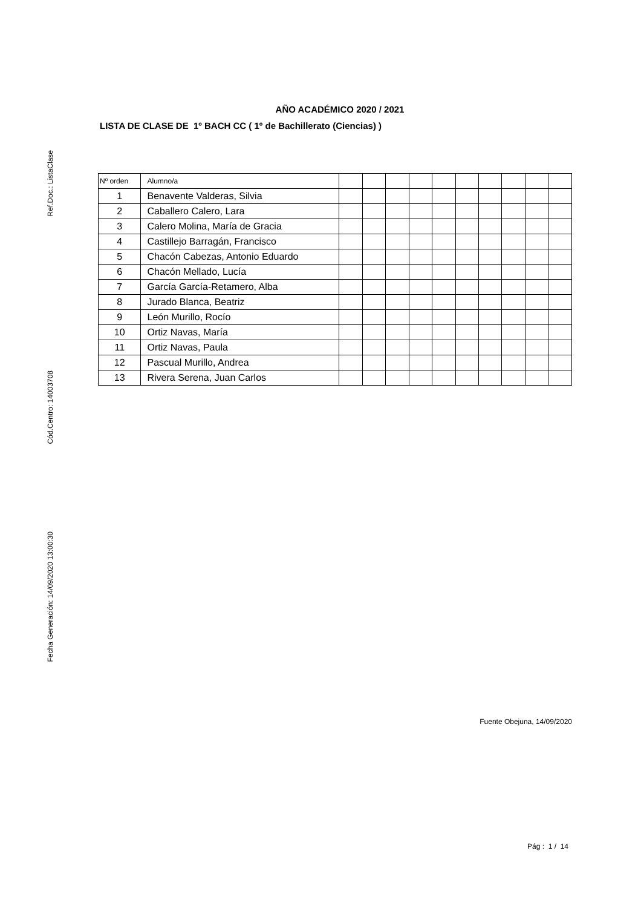Ref.Doc.: ListaClase
Cód.Centro: 14003708
Fecha Generación: 14/09/2020 13:00:30
AÑO ACADÉMICO 2020 / 2021
LISTA DE CLASE DE 1º BACH CC ( 1º de Bachillerato (Ciencias) )
| Nº orden | Alumno/a | | | | | | | | | | |
| --- | --- | --- | --- | --- | --- | --- | --- | --- | --- | --- | --- |
| 1 | Benavente Valderas, Silvia | | | | | | | | | | |
| 2 | Caballero Calero, Lara | | | | | | | | | | |
| 3 | Calero Molina, María de Gracia | | | | | | | | | | |
| 4 | Castillejo Barragán, Francisco | | | | | | | | | | |
| 5 | Chacón Cabezas, Antonio Eduardo | | | | | | | | | | |
| 6 | Chacón Mellado, Lucía | | | | | | | | | | |
| 7 | García García-Retamero, Alba | | | | | | | | | | |
| 8 | Jurado Blanca, Beatriz | | | | | | | | | | |
| 9 | León Murillo, Rocío | | | | | | | | | | |
| 10 | Ortiz Navas, María | | | | | | | | | | |
| 11 | Ortiz Navas, Paula | | | | | | | | | | |
| 12 | Pascual Murillo, Andrea | | | | | | | | | | |
| 13 | Rivera Serena, Juan Carlos | | | | | | | | | | |
Fuente Obejuna, 14/09/2020
Pág : 1 / 14